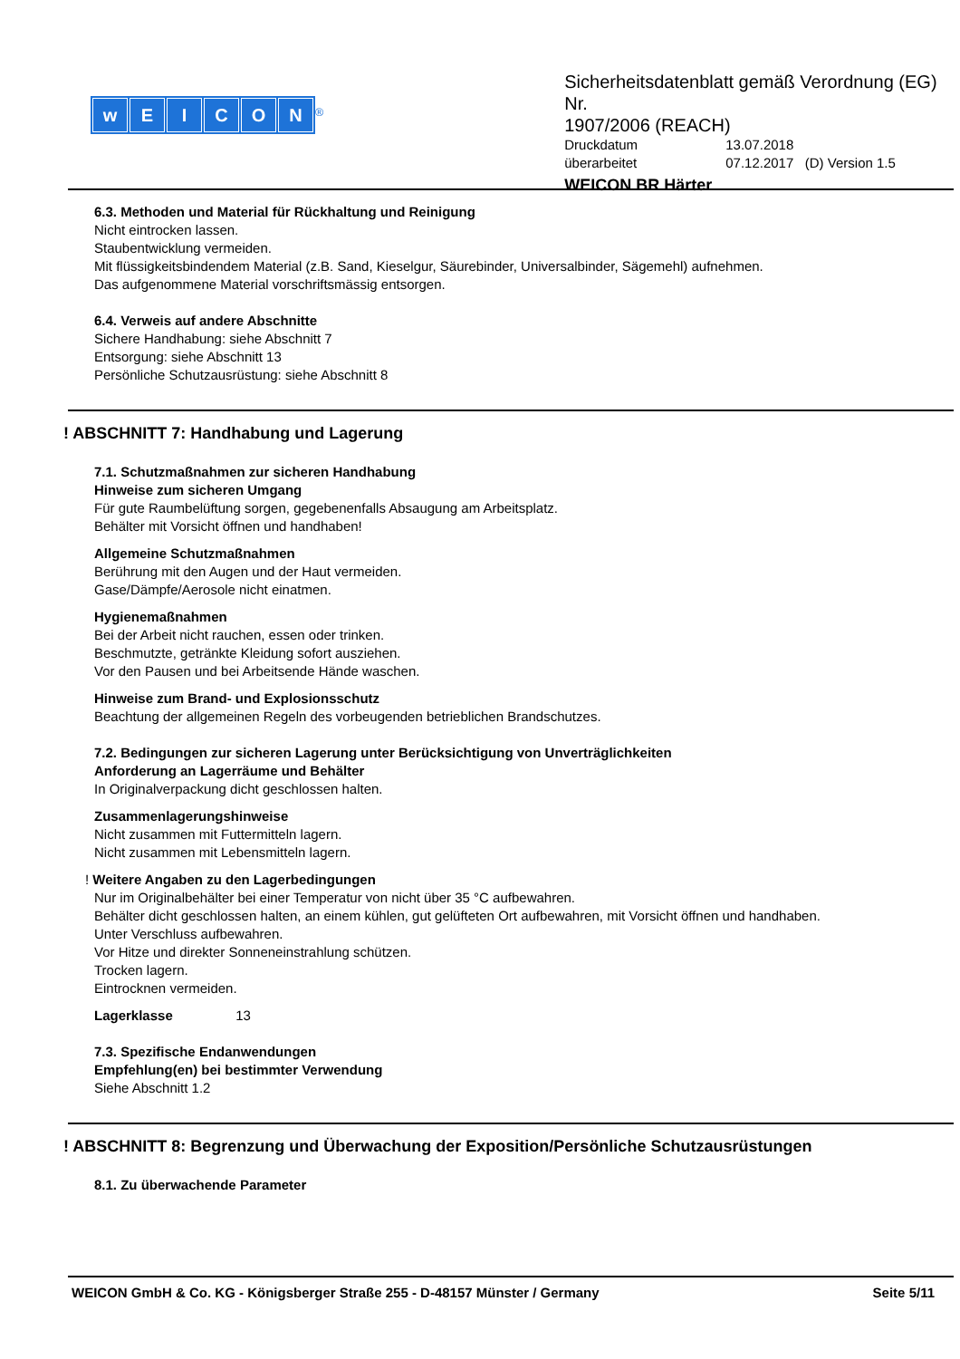wEICON
<sup>®</sup>
Sicherheitsdatenblatt gemäß Verordnung (EG) Nr.
1907/2006 (REACH)
Druckdatum 13.07.2018
überarbeitet 07.12.2017 (D) Version 1.5
WEICON BR Härter
6.3. Methoden und Material für Rückhaltung und Reinigung
Nicht eintrocken lassen.
Staubentwicklung vermeiden.
Mit flüssigkeitsbindendem Material (z.B. Sand, Kieselgur, Säurebinder, Universalbinder, Sägemehl) aufnehmen.
Das aufgenommene Material vorschriftsmässig entsorgen.
6.4. Verweis auf andere Abschnitte
Sichere Handhabung: siehe Abschnitt 7
Entsorgung: siehe Abschnitt 13
Persönliche Schutzausrüstung: siehe Abschnitt 8
! ABSCHNITT 7: Handhabung und Lagerung
7.1. Schutzmaßnahmen zur sicheren Handhabung
Hinweise zum sicheren Umgang
Für gute Raumbelüftung sorgen, gegebenenfalls Absaugung am Arbeitsplatz.
Behälter mit Vorsicht öffnen und handhaben!
Allgemeine Schutzmaßnahmen
Berührung mit den Augen und der Haut vermeiden.
Gase/Dämpfe/Aerosole nicht einatmen.
Hygienemaßnahmen
Bei der Arbeit nicht rauchen, essen oder trinken.
Beschmutzte, getränkte Kleidung sofort ausziehen.
Vor den Pausen und bei Arbeitsende Hände waschen.
Hinweise zum Brand- und Explosionsschutz
Beachtung der allgemeinen Regeln des vorbeugenden betrieblichen Brandschutzes.
7.2. Bedingungen zur sicheren Lagerung unter Berücksichtigung von Unverträglichkeiten
Anforderung an Lagerräume und Behälter
In Originalverpackung dicht geschlossen halten.
Zusammenlagerungshinweise
Nicht zusammen mit Futtermitteln lagern.
Nicht zusammen mit Lebensmitteln lagern.
! Weitere Angaben zu den Lagerbedingungen
Nur im Originalbehälter bei einer Temperatur von nicht über 35 °C aufbewahren.
Behälter dicht geschlossen halten, an einem kühlen, gut gelüfteten Ort aufbewahren, mit Vorsicht öffnen und handhaben.
Unter Verschluss aufbewahren.
Vor Hitze und direkter Sonneneinstrahlung schützen.
Trocken lagern.
Eintrocknen vermeiden.
Lagerklasse 13
7.3. Spezifische Endanwendungen
Empfehlung(en) bei bestimmter Verwendung
Siehe Abschnitt 1.2
! ABSCHNITT 8: Begrenzung und Überwachung der Exposition/Persönliche Schutzausrüstungen
8.1. Zu überwachende Parameter
WEICON GmbH & Co. KG - Königsberger Straße 255 - D-48157 Münster / Germany Seite 5/11